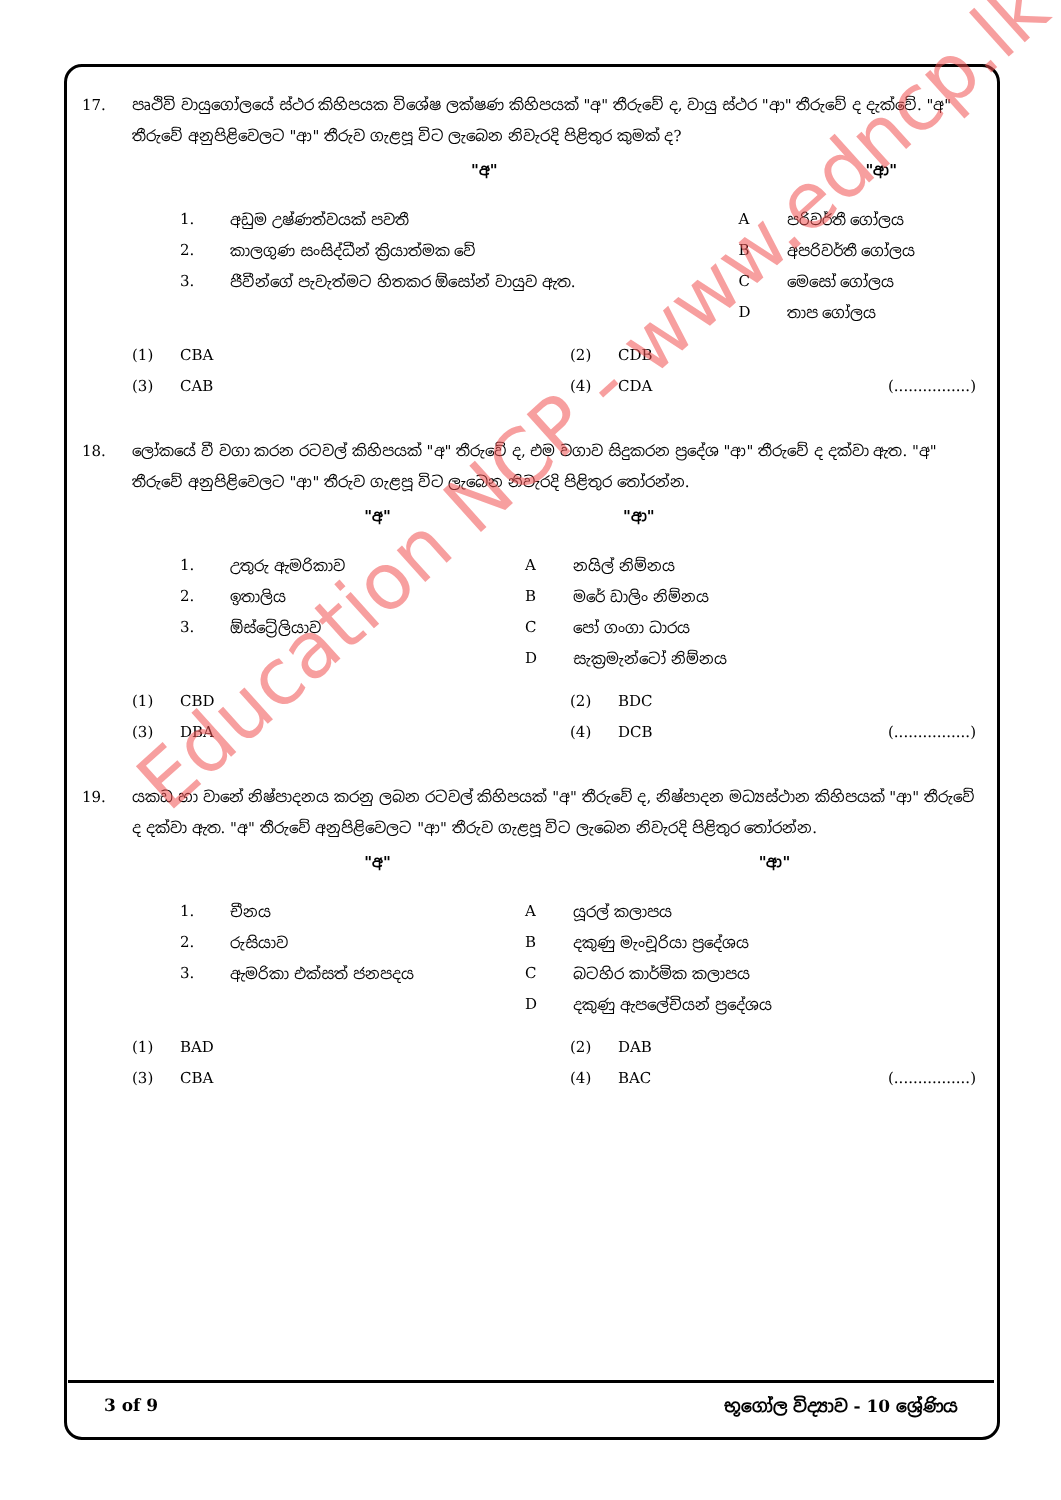17. පෘථිවි වායුගෝලයේ ස්ථර කිහිපයක විශේෂ ලක්ෂණ කිහිපයක් "අ" තීරුවේ ද, වායු ස්ථර "ආ" තීරුවේ ද දැක්වේ. "අ" තීරුවේ අනුපිළිවෙලට "ආ" තීරුව ගැළපූ විට ලැබෙන නිවැරදි පිළිතුර කුමක් ද?
| | "අ" | | "ආ" |
| 1. | අඩුම උෂ්ණත්වයක් පවතී | A | පරිවර්තී ගෝලය |
| 2. | කාලගුණ සංසිද්ධීන් ක්‍රියාත්මක වේ | B | අපරිවර්තී ගෝලය |
| 3. | ජීවීන්ගේ පැවැත්මට හිතකර ඕසෝන් වායුව ඇත. | C | මෙසෝ ගෝලය |
| | | D | තාප ගෝලය |
| (1) | CBA | (2) | CDB | |
| (3) | CAB | (4) | CDA | (................) |
18. ලෝකයේ වී වගා කරන රටවල් කිහිපයක් "අ" තීරුවේ ද, එම වගාව සිදුකරන ප්‍රදේශ "ආ" තීරුවේ ද දක්වා ඇත. "අ" තීරුවේ අනුපිළිවෙලට "ආ" තීරුව ගැළපූ විට ලැබෙන නිවැරදි පිළිතුර තෝරන්න.
| | "අ" | | "ආ" |
| 1. | උතුරු ඇමරිකාව | A | නයිල් නිම්නය |
| 2. | ඉතාලිය | B | මරේ ඩාලිං නිම්නය |
| 3. | ඕස්ට්‍රේලියාව | C | පෝ ගංගා ධාරය |
| | | D | සැක්‍රමැන්ටෝ නිම්නය |
| (1) | CBD | (2) | BDC | |
| (3) | DBA | (4) | DCB | (................) |
19. යකඩ හා වානේ නිෂ්පාදනය කරනු ලබන රටවල් කිහිපයක් "අ" තීරුවේ ද, නිෂ්පාදන මධ්‍යස්ථාන කිහිපයක් "ආ" තීරුවේ ද දක්වා ඇත. "අ" තීරුවේ අනුපිළිවෙලට "ආ" තීරුව ගැළපූ විට ලැබෙන නිවැරදි පිළිතුර තෝරන්න.
| | "අ" | | "ආ" |
| 1. | චීනය | A | යූරල් කලාපය |
| 2. | රුසියාව | B | දකුණු මැංචූරියා ප්‍රදේශය |
| 3. | ඇමරිකා එක්සත් ජනපදය | C | බටහිර කාර්මික කලාපය |
| | | D | දකුණු ඇපලේචියන් ප්‍රදේශය |
| (1) | BAD | (2) | DAB | |
| (3) | CBA | (4) | BAC | (................) |
Education NCP - www.edncp.lk
3 of 9 භූගෝල විද්‍යාව - 10 ශ්‍රේණිය